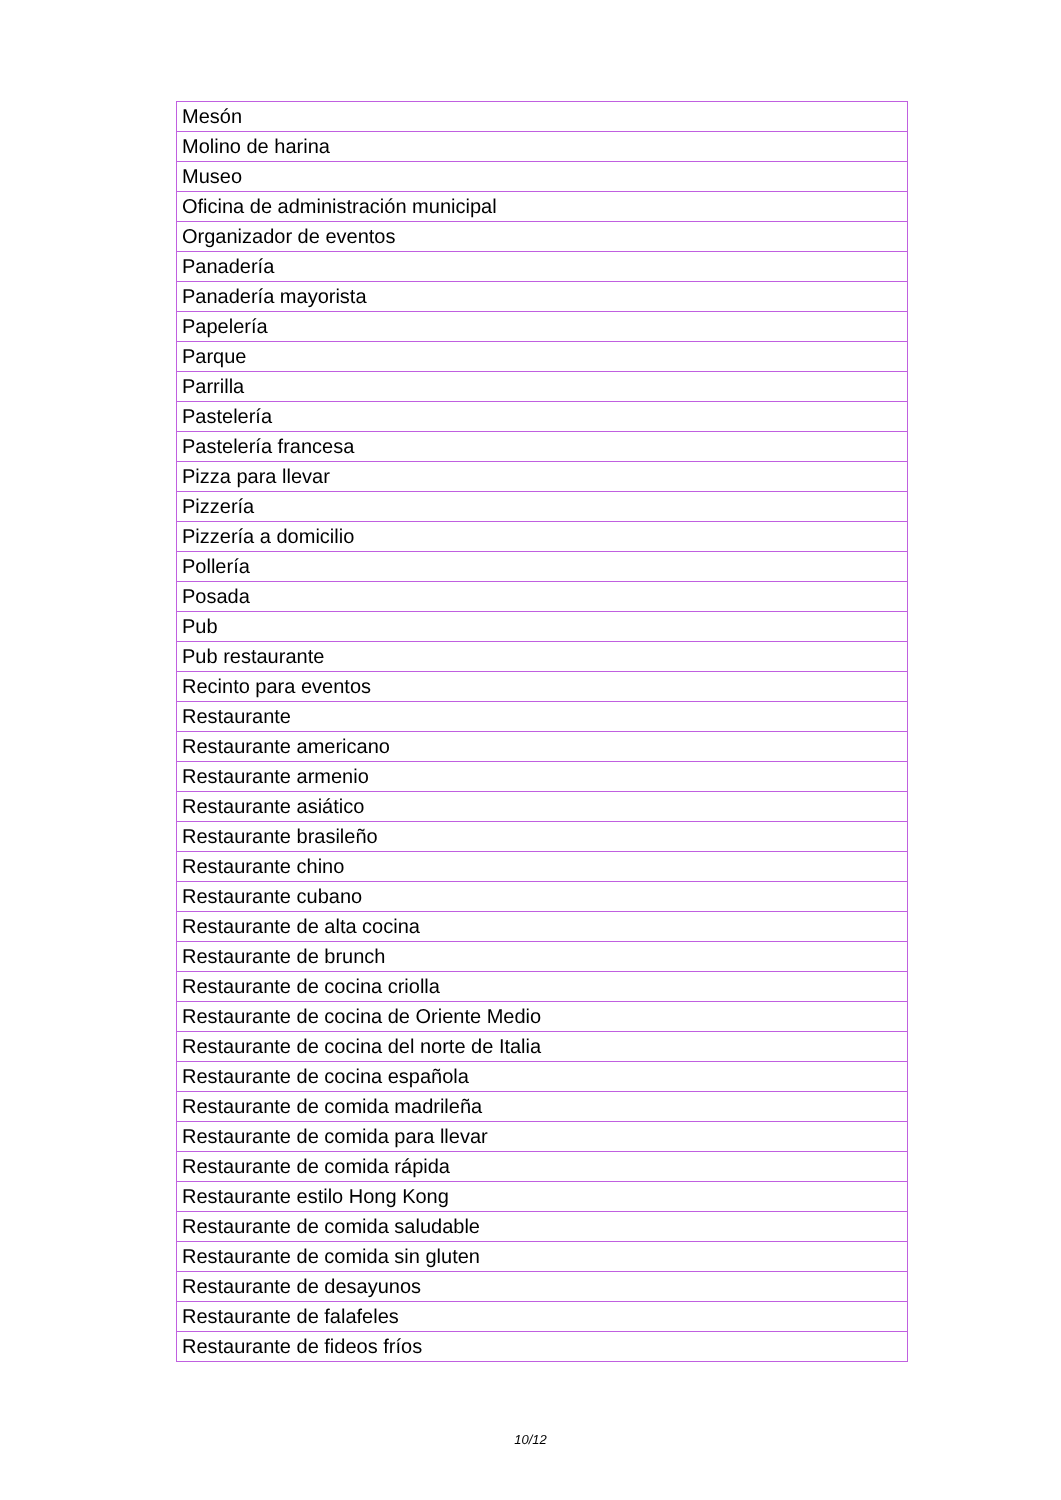| Mesón |
| Molino de harina |
| Museo |
| Oficina de administración municipal |
| Organizador de eventos |
| Panadería |
| Panadería mayorista |
| Papelería |
| Parque |
| Parrilla |
| Pastelería |
| Pastelería francesa |
| Pizza para llevar |
| Pizzería |
| Pizzería a domicilio |
| Pollería |
| Posada |
| Pub |
| Pub restaurante |
| Recinto para eventos |
| Restaurante |
| Restaurante americano |
| Restaurante armenio |
| Restaurante asiático |
| Restaurante brasileño |
| Restaurante chino |
| Restaurante cubano |
| Restaurante de alta cocina |
| Restaurante de brunch |
| Restaurante de cocina criolla |
| Restaurante de cocina de Oriente Medio |
| Restaurante de cocina del norte de Italia |
| Restaurante de cocina española |
| Restaurante de comida madrileña |
| Restaurante de comida para llevar |
| Restaurante de comida rápida |
| Restaurante estilo Hong Kong |
| Restaurante de comida saludable |
| Restaurante de comida sin gluten |
| Restaurante de desayunos |
| Restaurante de falafeles |
| Restaurante de fideos fríos |
10/12